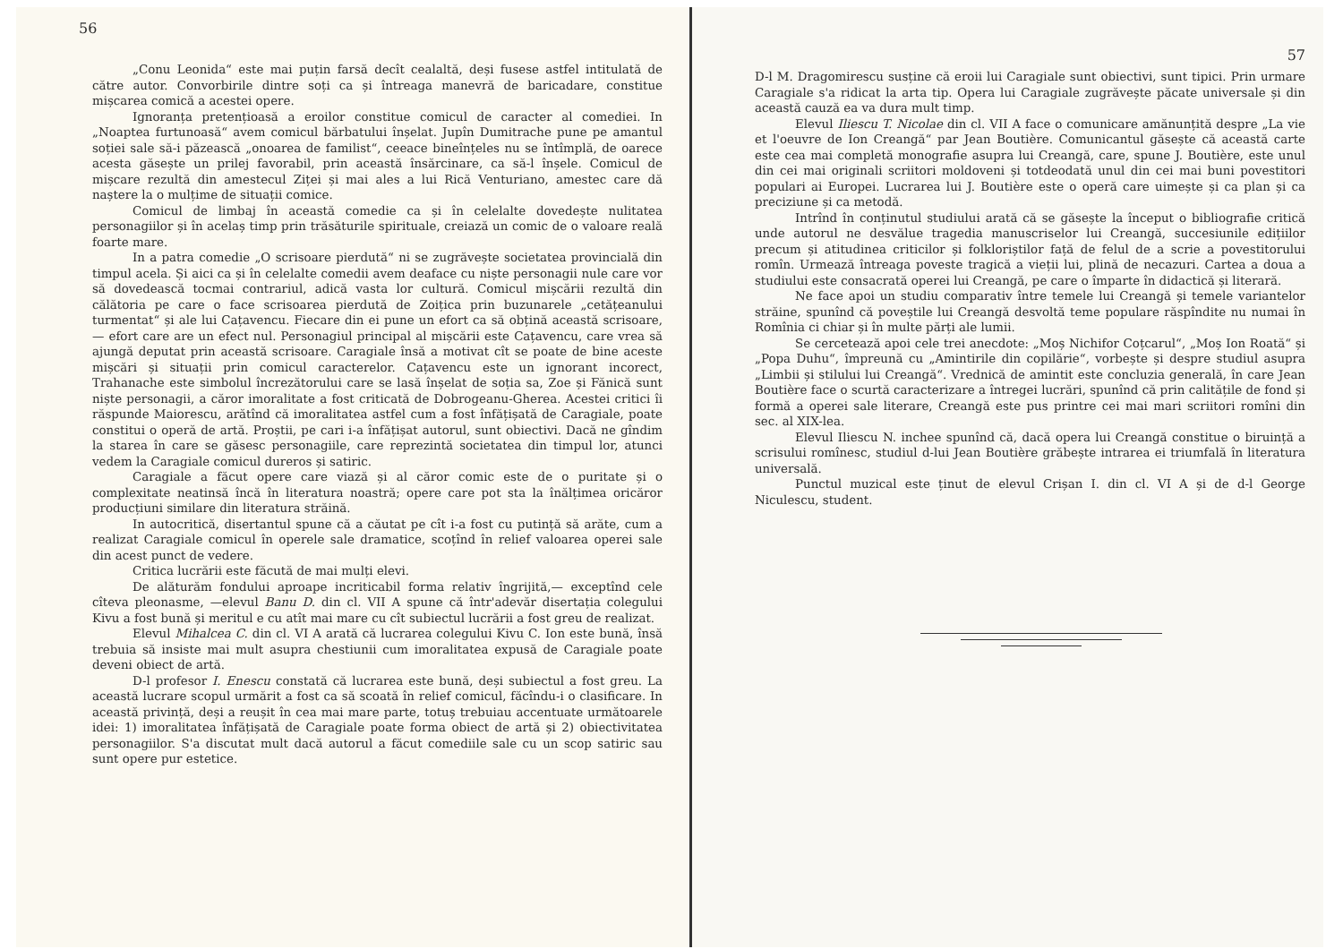56
„Conu Leonida“ este mai puțin farsă decît cealaltă, deși fusese astfel intitulată de către autor. Convorbirile dintre soți ca și întreaga manevră de baricadare, constitue mișcarea comică a acestei opere.
Ignoranța pretențioasă a eroilor constitue comicul de caracter al comediei. In „Noaptea furtunoasă“ avem comicul bărbatului înșelat. Jupîn Dumitrache pune pe amantul soției sale să-i păzească „onoarea de familist“, ceeace bineînțeles nu se întîmplă, de oarece acesta găsește un prilej favorabil, prin această însărcinare, ca să-l înșele. Comicul de mișcare rezultă din amestecul Ziței și mai ales a lui Rică Venturiano, amestec care dă naștere la o mulțime de situații comice.
Comicul de limbaj în această comedie ca și în celelalte dovedește nulitatea personagiilor și în acelaș timp prin trăsăturile spirituale, creiază un comic de o valoare reală foarte mare.
In a patra comedie „O scrisoare pierdută“ ni se zugrăvește societatea provincială din timpul acela. Și aici ca și în celelalte comedii avem deaface cu niște personagii nule care vor să dovedească tocmai contrariul, adică vasta lor cultură. Comicul mișcării rezultă din călătoria pe care o face scrisoarea pierdută de Zoițica prin buzunarele „cetățeanului turmentat“ și ale lui Cațavencu. Fiecare din ei pune un efort ca să obțină această scrisoare,— efort care are un efect nul. Personagiul principal al mișcării este Cațavencu, care vrea să ajungă deputat prin această scrisoare. Caragiale însă a motivat cît se poate de bine aceste mișcări și situații prin comicul caracterelor. Cațavencu este un ignorant incorect, Trahanache este simbolul încrezătorului care se lasă înșelat de soția sa, Zoe și Fănică sunt niște personagii, a căror imoralitate a fost criticată de Dobrogeanu-Gherea. Acestei critici îi răspunde Maiorescu, arătînd că imoralitatea astfel cum a fost înfățișată de Caragiale, poate constitui o operă de artă. Proștii, pe cari i-a înfățișat autorul, sunt obiectivi. Dacă ne gîndim la starea în care se găsesc personagiile, care reprezintă societatea din timpul lor, atunci vedem la Caragiale comicul dureros și satiric.
Caragiale a făcut opere care viază și al căror comic este de o puritate și o complexitate neatinsă încă în literatura noastră; opere care pot sta la înălțimea oricăror producțiuni similare din literatura străină.
In autocritică, disertantul spune că a căutat pe cît i-a fost cu putință să arăte, cum a realizat Caragiale comicul în operele sale dramatice, scoțînd în relief valoarea operei sale din acest punct de vedere.
Critica lucrării este făcută de mai mulți elevi.
De alăturăm fondului aproape incriticabil forma relativ îngrijită,— exceptînd cele cîteva pleonasme, —elevul Banu D. din cl. VII A spune că într'adevăr disertația colegului Kivu a fost bună și meritul e cu atît mai mare cu cît subiectul lucrării a fost greu de realizat.
Elevul Mihalcea C. din cl. VI A arată că lucrarea colegului Kivu C. Ion este bună, însă trebuia să insiste mai mult asupra chestiunii cum imoralitatea expusă de Caragiale poate deveni obiect de artă.
D-l profesor I. Enescu constată că lucrarea este bună, deși subiectul a fost greu. La această lucrare scopul urmărit a fost ca să scoată în relief comicul, făcîndu-i o clasificare. In această privință, deși a reușit în cea mai mare parte, totuș trebuiau accentuate următoarele idei: 1) imoralitatea înfățișată de Caragiale poate forma obiect de artă și 2) obiectivitatea personagiilor. S'a discutat mult dacă autorul a făcut comediile sale cu un scop satiric sau sunt opere pur estetice.
57
D-l M. Dragomirescu susține că eroii lui Caragiale sunt obiectivi, sunt tipici. Prin urmare Caragiale s'a ridicat la arta tip. Opera lui Caragiale zugrăvește păcate universale și din această cauză ea va dura mult timp.
Elevul Iliescu T. Nicolae din cl. VII A face o comunicare amănunțită despre „La vie et l'oeuvre de Ion Creangă“ par Jean Boutière. Comunicantul găsește că această carte este cea mai completă monografie asupra lui Creangă, care, spune J. Boutière, este unul din cei mai originali scriitori moldoveni și totdeodată unul din cei mai buni povestitori populari ai Europei. Lucrarea lui J. Boutière este o operă care uimește și ca plan și ca preciziune și ca metodă.
Intrînd în conținutul studiului arată că se găsește la început o bibliografie critică unde autorul ne desvălue tragedia manuscriselor lui Creangă, succesiunile edițiilor precum și atitudinea criticilor și folkloriștilor față de felul de a scrie a povestitorului romîn. Urmează întreaga poveste tragică a vieții lui, plină de necazuri. Cartea a doua a studiului este consacrată operei lui Creangă, pe care o împarte în didactică și literară.
Ne face apoi un studiu comparativ între temele lui Creangă și temele variantelor străine, spunînd că poveștile lui Creangă desvoltă teme populare răspîndite nu numai în Romînia ci chiar și în multe părți ale lumii.
Se cercetează apoi cele trei anecdote: „Moș Nichifor Coțcarul“, „Moș Ion Roată“ și „Popa Duhu“, împreună cu „Amintirile din copilărie“, vorbește și despre studiul asupra „Limbii și stilului lui Creangă“. Vrednică de amintit este concluzia generală, în care Jean Boutière face o scurtă caracterizare a întregei lucrări, spunînd că prin calitățile de fond și formă a operei sale literare, Creangă este pus printre cei mai mari scriitori romîni din sec. al XIX-lea.
Elevul Iliescu N. inchee spunînd că, dacă opera lui Creangă constitue o biruință a scrisului romînesc, studiul d-lui Jean Boutière grăbește intrarea ei triumfală în literatura universală.
Punctul muzical este ținut de elevul Crișan I. din cl. VI A și de d-l George Niculescu, student.